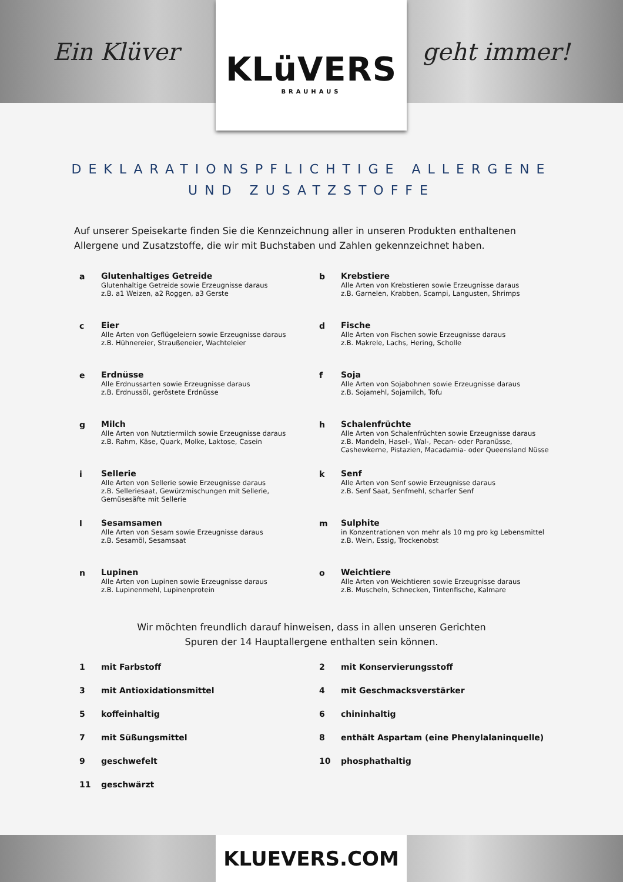Ein Klüver geht immer!
KLüVERS
BRAUHAUS
DEKLARATIONSPFLICHTIGE ALLERGENE
UND ZUSATZSTOFFE
Auf unserer Speisekarte finden Sie die Kennzeichnung aller in unseren Produkten enthaltenen Allergene und Zusatzstoffe, die wir mit Buchstaben und Zahlen gekennzeichnet haben.
a
Glutenhaltiges Getreide
Glutenhaltige Getreide sowie Erzeugnisse daraus
z.B. a1 Weizen, a2 Roggen, a3 Gerste
b
Krebstiere
Alle Arten von Krebstieren sowie Erzeugnisse daraus
z.B. Garnelen, Krabben, Scampi, Langusten, Shrimps
c
Eier
Alle Arten von Geflügeleiern sowie Erzeugnisse daraus
z.B. Hühnereier, Straußeneier, Wachteleier
d
Fische
Alle Arten von Fischen sowie Erzeugnisse daraus
z.B. Makrele, Lachs, Hering, Scholle
e
Erdnüsse
Alle Erdnussarten sowie Erzeugnisse daraus
z.B. Erdnussöl, geröstete Erdnüsse
f
Soja
Alle Arten von Sojabohnen sowie Erzeugnisse daraus
z.B. Sojamehl, Sojamilch, Tofu
g
Milch
Alle Arten von Nutztiermilch sowie Erzeugnisse daraus
z.B. Rahm, Käse, Quark, Molke, Laktose, Casein
h
Schalenfrüchte
Alle Arten von Schalenfrüchten sowie Erzeugnisse daraus
z.B. Mandeln, Hasel-, Wal-, Pecan- oder Paranüsse,
Cashewkerne, Pistazien, Macadamia- oder Queensland Nüsse
i
Sellerie
Alle Arten von Sellerie sowie Erzeugnisse daraus
z.B. Selleriesaat, Gewürzmischungen mit Sellerie,
Gemüsesäfte mit Sellerie
k
Senf
Alle Arten von Senf sowie Erzeugnisse daraus
z.B. Senf Saat, Senfmehl, scharfer Senf
l
Sesamsamen
Alle Arten von Sesam sowie Erzeugnisse daraus
z.B. Sesamöl, Sesamsaat
m
Sulphite
in Konzentrationen von mehr als 10 mg pro kg Lebensmittel
z.B. Wein, Essig, Trockenobst
n
Lupinen
Alle Arten von Lupinen sowie Erzeugnisse daraus
z.B. Lupinenmehl, Lupinenprotein
o
Weichtiere
Alle Arten von Weichtieren sowie Erzeugnisse daraus
z.B. Muscheln, Schnecken, Tintenfische, Kalmare
Wir möchten freundlich darauf hinweisen, dass in allen unseren Gerichten
Spuren der 14 Hauptallergene enthalten sein können.
1 mit Farbstoff
2 mit Konservierungsstoff
3 mit Antioxidationsmittel
4 mit Geschmacksverstärker
5 koffeinhaltig
6 chininhaltig
7 mit Süßungsmittel
8 enthält Aspartam (eine Phenylalaninquelle)
9 geschwefelt
10 phosphathaltig
11 geschwärzt
KLUEVERS.COM